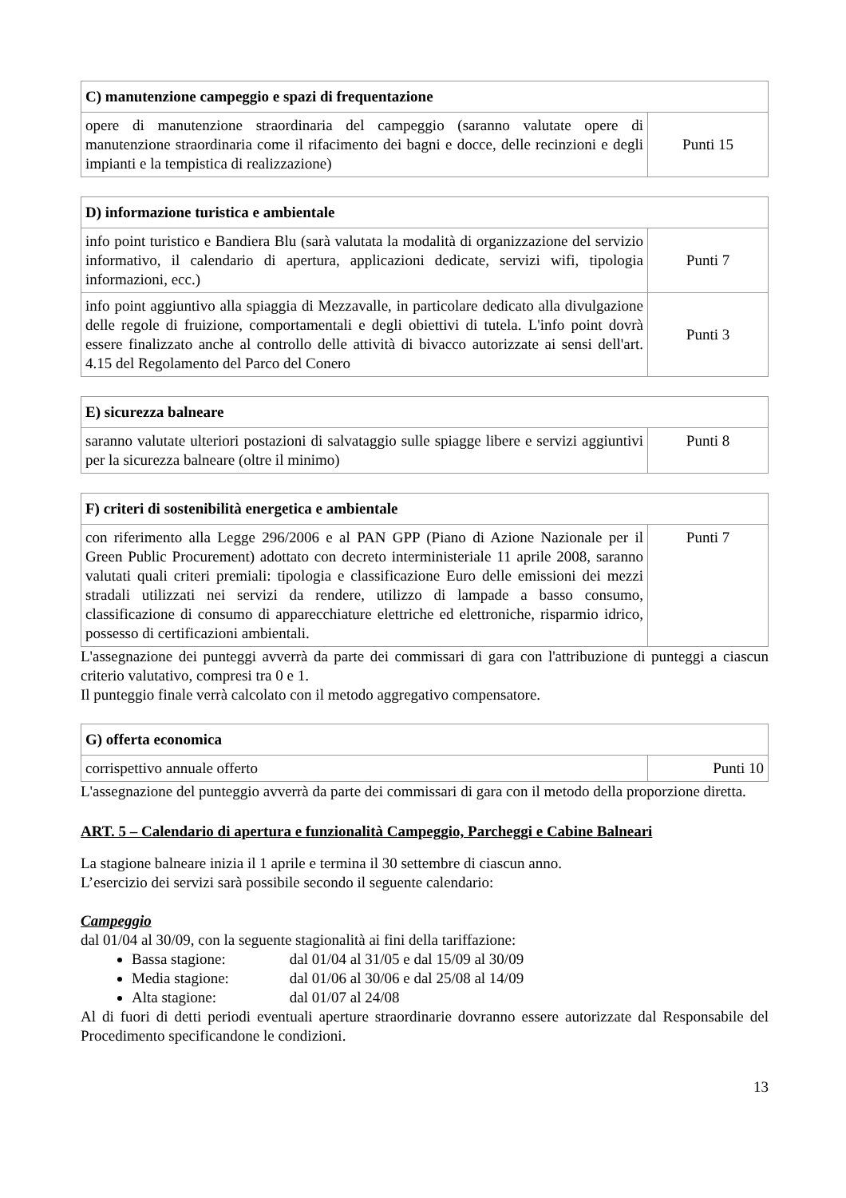| C) manutenzione campeggio e spazi di frequentazione | |
| --- | --- |
| opere di manutenzione straordinaria del campeggio (saranno valutate opere di manutenzione straordinaria come il rifacimento dei bagni e docce, delle recinzioni e degli impianti e la tempistica di realizzazione) | Punti 15 |
| D) informazione turistica e ambientale | |
| --- | --- |
| info point turistico e Bandiera Blu (sarà valutata la modalità di organizzazione del servizio informativo, il calendario di apertura, applicazioni dedicate, servizi wifi, tipologia informazioni, ecc.) | Punti 7 |
| info point aggiuntivo alla spiaggia di Mezzavalle, in particolare dedicato alla divulgazione delle regole di fruizione, comportamentali e degli obiettivi di tutela. L'info point dovrà essere finalizzato anche al controllo delle attività di bivacco autorizzate ai sensi dell'art. 4.15 del Regolamento del Parco del Conero | Punti 3 |
| E) sicurezza balneare | |
| --- | --- |
| saranno valutate ulteriori postazioni di salvataggio sulle spiagge libere e servizi aggiuntivi per la sicurezza balneare (oltre il minimo) | Punti 8 |
| F) criteri di sostenibilità energetica e ambientale | |
| --- | --- |
| con riferimento alla Legge 296/2006 e al PAN GPP (Piano di Azione Nazionale per il Green Public Procurement) adottato con decreto interministeriale 11 aprile 2008, saranno valutati quali criteri premiali: tipologia e classificazione Euro delle emissioni dei mezzi stradali utilizzati nei servizi da rendere, utilizzo di lampade a basso consumo, classificazione di consumo di apparecchiature elettriche ed elettroniche, risparmio idrico, possesso di certificazioni ambientali. | Punti 7 |
L'assegnazione dei punteggi avverrà da parte dei commissari di gara con l'attribuzione di punteggi a ciascun criterio valutativo, compresi tra 0 e 1.
Il punteggio finale verrà calcolato con il metodo aggregativo compensatore.
| G) offerta economica | |
| --- | --- |
| corrispettivo annuale offerto | Punti 10 |
L'assegnazione del punteggio avverrà da parte dei commissari di gara con il metodo della proporzione diretta.
ART. 5 – Calendario di apertura e funzionalità Campeggio, Parcheggi e Cabine Balneari
La stagione balneare inizia il 1 aprile e termina il 30 settembre di ciascun anno.
L’esercizio dei servizi sarà possibile secondo il seguente calendario:
Campeggio
dal 01/04 al 30/09, con la seguente stagionalità ai fini della tariffazione:
Bassa stagione: dal 01/04 al 31/05 e dal 15/09 al 30/09
Media stagione: dal 01/06 al 30/06 e dal 25/08 al 14/09
Alta stagione: dal 01/07 al 24/08
Al di fuori di detti periodi eventuali aperture straordinarie dovranno essere autorizzate dal Responsabile del Procedimento specificandone le condizioni.
13